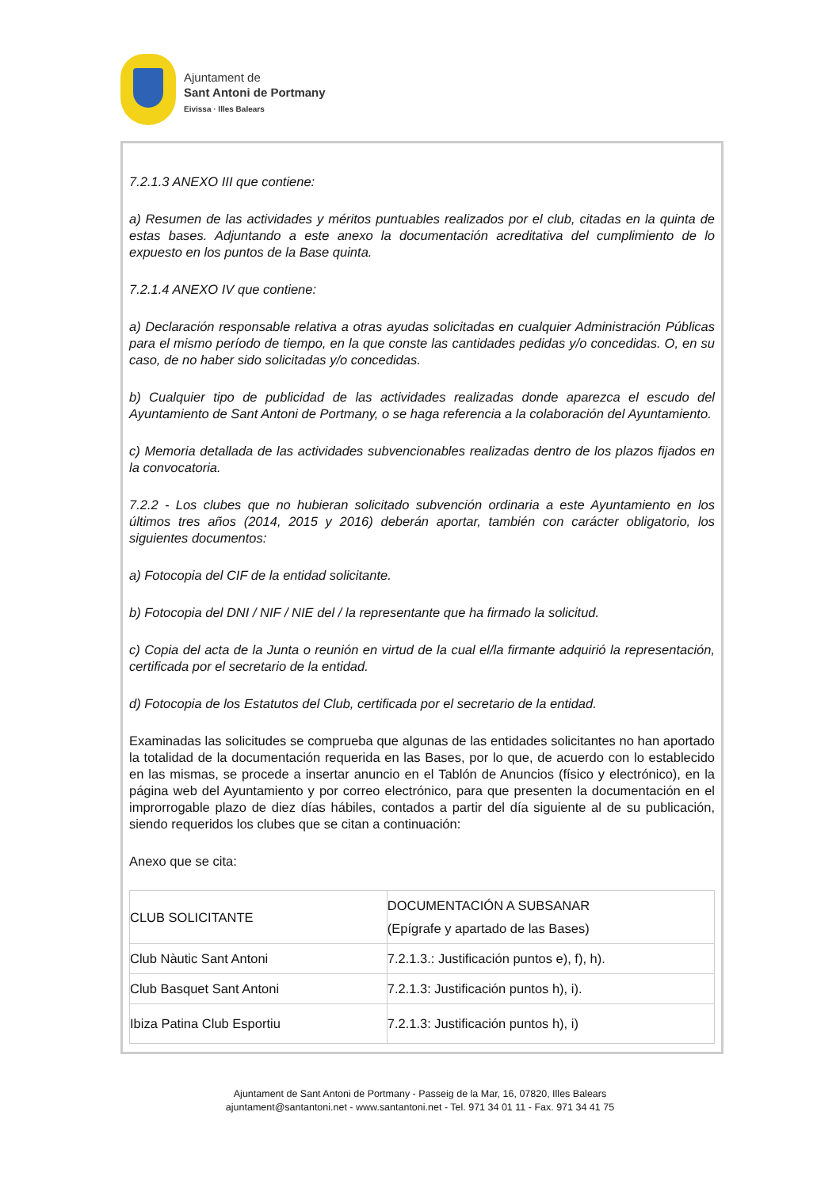Ajuntament de
Sant Antoni de Portmany
Eivissa · Illes Balears
7.2.1.3 ANEXO III que contiene:
a) Resumen de las actividades y méritos puntuables realizados por el club, citadas en la quinta de estas bases. Adjuntando a este anexo la documentación acreditativa del cumplimiento de lo expuesto en los puntos de la Base quinta.
7.2.1.4 ANEXO IV que contiene:
a) Declaración responsable relativa a otras ayudas solicitadas en cualquier Administración Públicas para el mismo período de tiempo, en la que conste las cantidades pedidas y/o concedidas. O, en su caso, de no haber sido solicitadas y/o concedidas.
b) Cualquier tipo de publicidad de las actividades realizadas donde aparezca el escudo del Ayuntamiento de Sant Antoni de Portmany, o se haga referencia a la colaboración del Ayuntamiento.
c) Memoria detallada de las actividades subvencionables realizadas dentro de los plazos fijados en la convocatoria.
7.2.2 - Los clubes que no hubieran solicitado subvención ordinaria a este Ayuntamiento en los últimos tres años (2014, 2015 y 2016) deberán aportar, también con carácter obligatorio, los siguientes documentos:
a) Fotocopia del CIF de la entidad solicitante.
b) Fotocopia del DNI / NIF / NIE del / la representante que ha firmado la solicitud.
c) Copia del acta de la Junta o reunión en virtud de la cual el/la firmante adquirió la representación, certificada por el secretario de la entidad.
d) Fotocopia de los Estatutos del Club, certificada por el secretario de la entidad.
Examinadas las solicitudes se comprueba que algunas de las entidades solicitantes no han aportado la totalidad de la documentación requerida en las Bases, por lo que, de acuerdo con lo establecido en las mismas, se procede a insertar anuncio en el Tablón de Anuncios (físico y electrónico), en la página web del Ayuntamiento y por correo electrónico, para que presenten la documentación en el improrrogable plazo de diez días hábiles, contados a partir del día siguiente al de su publicación, siendo requeridos los clubes que se citan a continuación:
Anexo que se cita:
| CLUB SOLICITANTE | DOCUMENTACIÓN A SUBSANAR (Epígrafe y apartado de las Bases) |
| Club Nàutic Sant Antoni | 7.2.1.3.: Justificación puntos e), f), h). |
| Club Basquet Sant Antoni | 7.2.1.3: Justificación puntos h), i). |
| Ibiza Patina Club Esportiu | 7.2.1.3: Justificación puntos h), i) |
Ajuntament de Sant Antoni de Portmany - Passeig de la Mar, 16, 07820, Illes Balears
ajuntament@santantoni.net - www.santantoni.net - Tel. 971 34 01 11 - Fax. 971 34 41 75